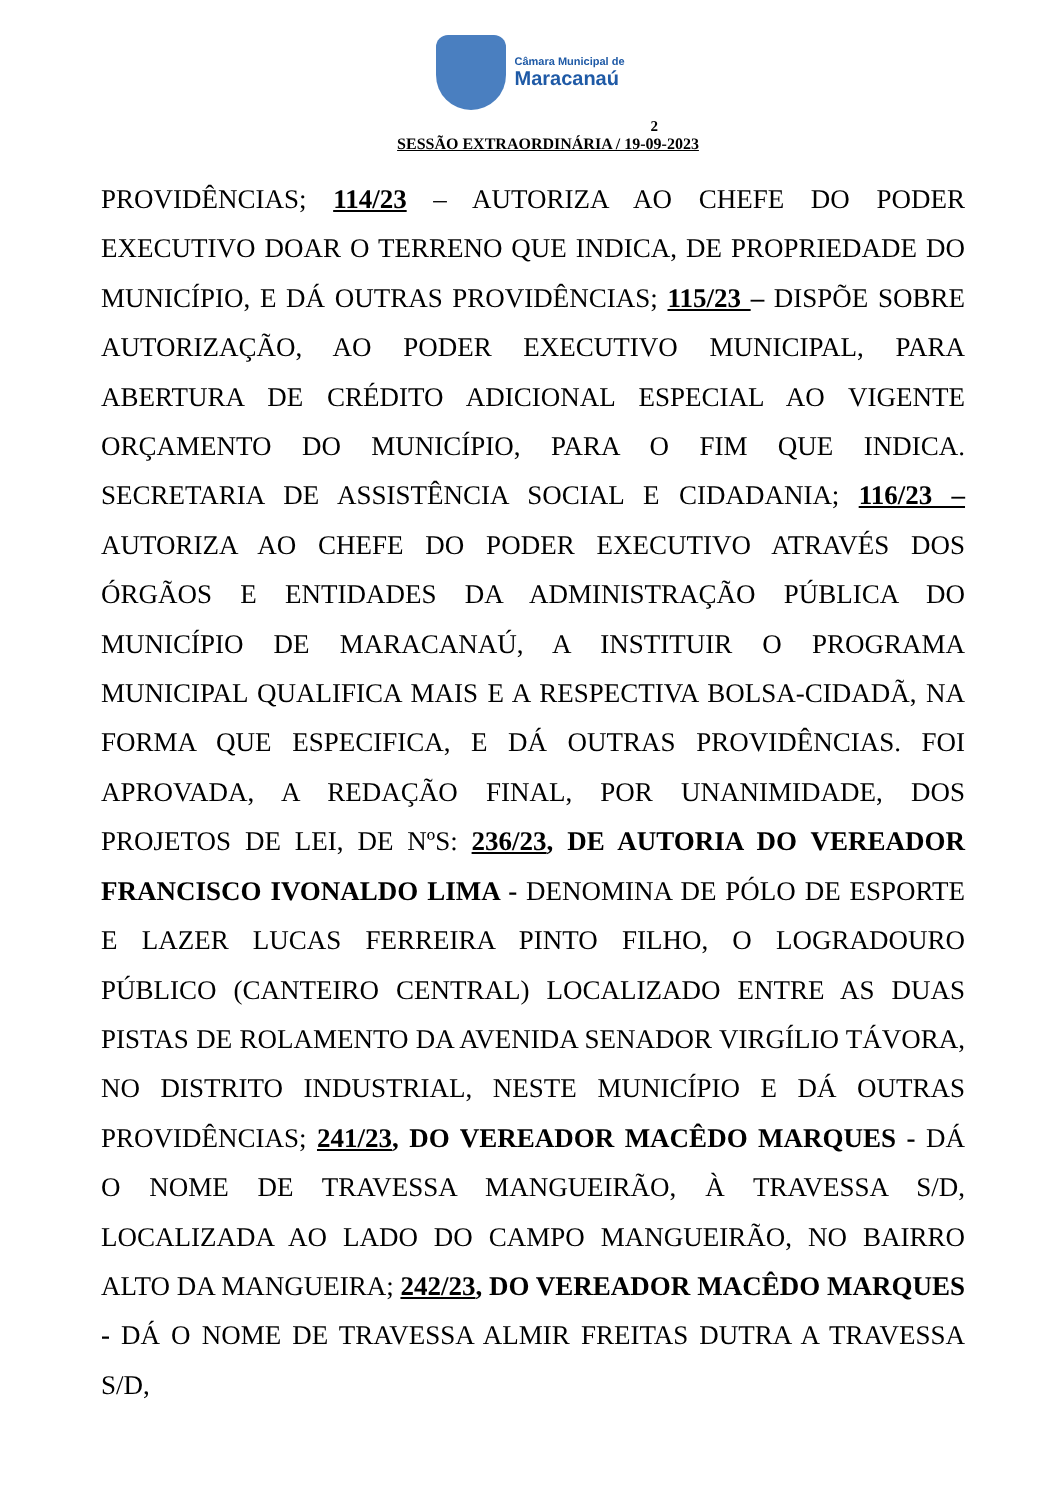Câmara Municipal de
Maracanaú
2
SESSÃO EXTRAORDINÁRIA / 19-09-2023
PROVIDÊNCIAS; 114/23 – AUTORIZA AO CHEFE DO PODER EXECUTIVO DOAR O TERRENO QUE INDICA, DE PROPRIEDADE DO MUNICÍPIO, E DÁ OUTRAS PROVIDÊNCIAS; 115/23 – DISPÕE SOBRE AUTORIZAÇÃO, AO PODER EXECUTIVO MUNICIPAL, PARA ABERTURA DE CRÉDITO ADICIONAL ESPECIAL AO VIGENTE ORÇAMENTO DO MUNICÍPIO, PARA O FIM QUE INDICA. SECRETARIA DE ASSISTÊNCIA SOCIAL E CIDADANIA; 116/23 – AUTORIZA AO CHEFE DO PODER EXECUTIVO ATRAVÉS DOS ÓRGÃOS E ENTIDADES DA ADMINISTRAÇÃO PÚBLICA DO MUNICÍPIO DE MARACANAÚ, A INSTITUIR O PROGRAMA MUNICIPAL QUALIFICA MAIS E A RESPECTIVA BOLSA-CIDADÃ, NA FORMA QUE ESPECIFICA, E DÁ OUTRAS PROVIDÊNCIAS. FOI APROVADA, A REDAÇÃO FINAL, POR UNANIMIDADE, DOS PROJETOS DE LEI, DE NºS: 236/23, DE AUTORIA DO VEREADOR FRANCISCO IVONALDO LIMA - DENOMINA DE PÓLO DE ESPORTE E LAZER LUCAS FERREIRA PINTO FILHO, O LOGRADOURO PÚBLICO (CANTEIRO CENTRAL) LOCALIZADO ENTRE AS DUAS PISTAS DE ROLAMENTO DA AVENIDA SENADOR VIRGÍLIO TÁVORA, NO DISTRITO INDUSTRIAL, NESTE MUNICÍPIO E DÁ OUTRAS PROVIDÊNCIAS; 241/23, DO VEREADOR MACÊDO MARQUES - DÁ O NOME DE TRAVESSA MANGUEIRÃO, À TRAVESSA S/D, LOCALIZADA AO LADO DO CAMPO MANGUEIRÃO, NO BAIRRO ALTO DA MANGUEIRA; 242/23, DO VEREADOR MACÊDO MARQUES - DÁ O NOME DE TRAVESSA ALMIR FREITAS DUTRA A TRAVESSA S/D,